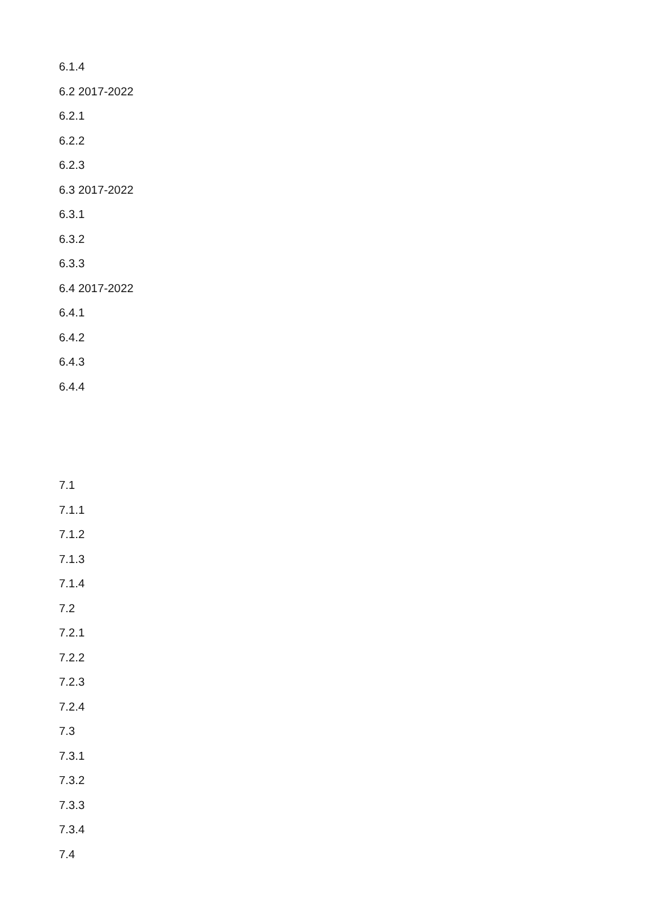6.1.4
6.2 2017-2022
6.2.1
6.2.2
6.2.3
6.3 2017-2022
6.3.1
6.3.2
6.3.3
6.4 2017-2022
6.4.1
6.4.2
6.4.3
6.4.4
7.1
7.1.1
7.1.2
7.1.3
7.1.4
7.2
7.2.1
7.2.2
7.2.3
7.2.4
7.3
7.3.1
7.3.2
7.3.3
7.3.4
7.4